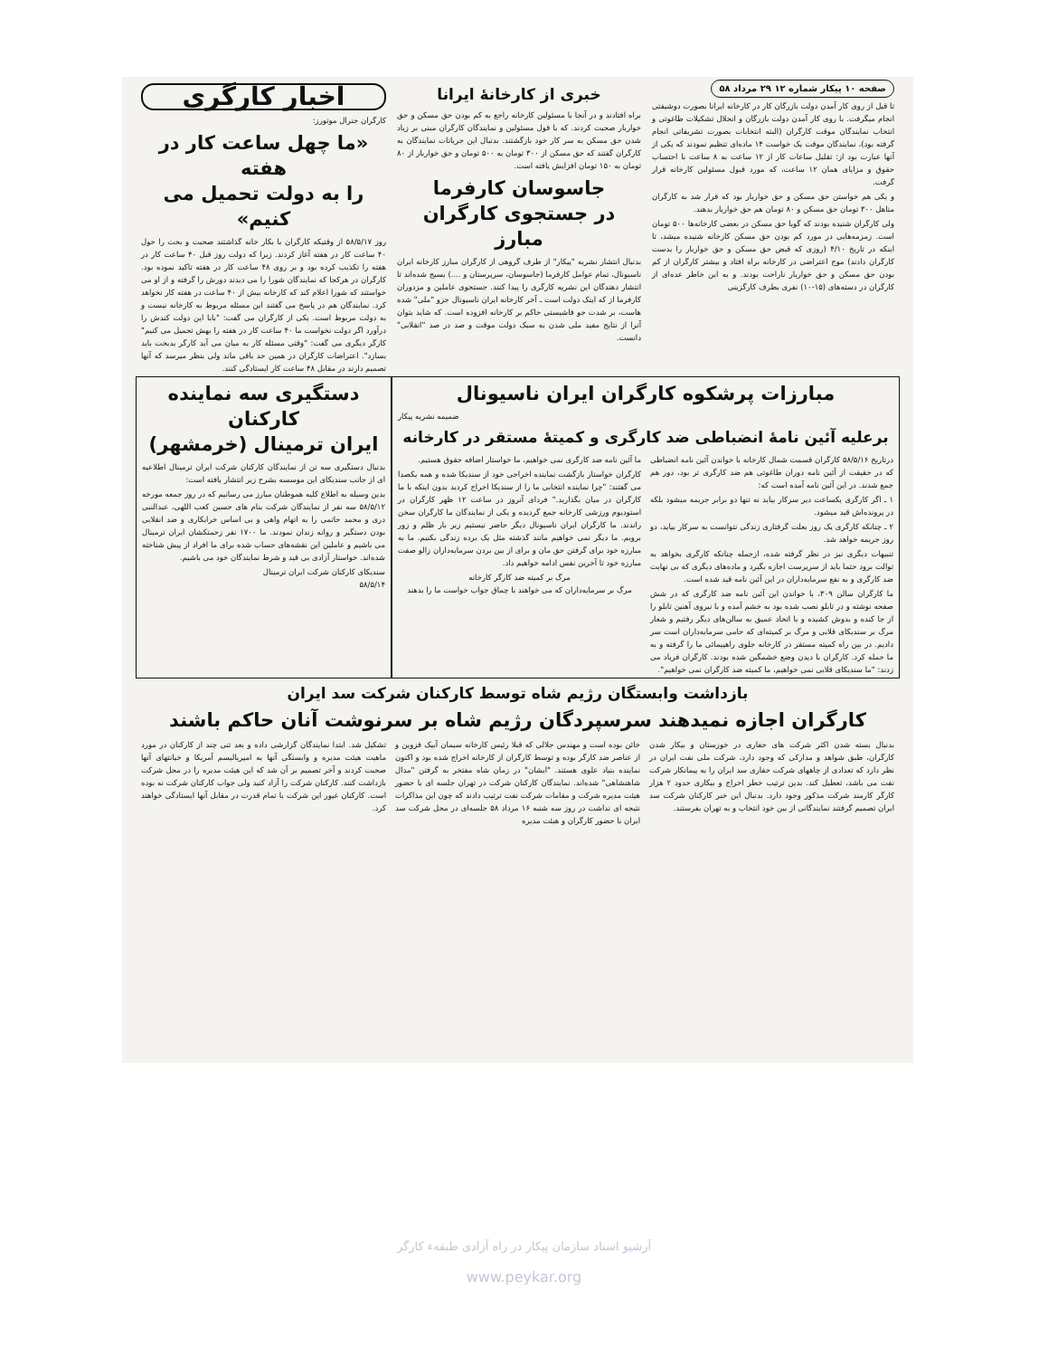صفحه ۱۰ پیکار شماره ۱۲ ۲۹ مرداد ۵۸
تا قبل از روی کار آمدن دولت بازرگان کار در کارخانه ایرانا بصورت دوشیفتی انجام میگرفت. با روی کار آمدن دولت بازرگان و انحلال تشکیلات طاغوتی و انتخاب نمایندگان موقت کارگران (البته انتخابات بصورت تشریفاتی انجام گرفته بود)، نمایندگان موقت یک خواست ۱۴ ماده‌ای تنظیم نمودند که یکی از آنها عبارت بود از: تقلیل ساعات کار از ۱۲ ساعت به ۸ ساعت با احتساب حقوق و مزایای همان ۱۲ ساعت، که مورد قبول مسئولین کارخانه قرار گرفت.
و یکی هم خواستن حق مسکن و حق خواربار بود که قرار شد به کارگران متاهل ۳۰۰ تومان حق مسکن و ۸۰ تومان هم حق خواربار بدهند.
ولی کارگران شنیده بودند که گویا حق مسکن در بعضی کارخانه‌ها ۵۰۰ تومان است. زمزمه‌هایی در مورد کم بودن حق مسکن کارخانه شنیده میشد، تا اینکه در تاریخ ۴/۱۰ (روزی که قبض حق مسکن و حق خواربار را بدست کارگران دادند) موج اعتراضی در کارخانه براه افتاد و بیشتر کارگران از کم بودن حق مسکن و حق خواربار ناراحت بودند. و به این خاطر عده‌ای از کارگران در دسته‌های (۱۵-۱۰) نفری بطرف کارگزینی
خبری از کارخانهٔ ایرانا
براه افتادند و در آنجا با مسئولین کارخانه راجع به کم بودن حق مسکن و حق خواربار صحبت کردند. که با قول مسئولین و نمایندگان کارگران مبنی بر زیاد شدن حق مسکن به سر کار خود بازگشتند. بدنبال این جریانات نمایندگان به کارگران گفتند که حق مسکن از ۳۰۰ تومان به ۵۰۰ تومان و حق خواربار از ۸۰ تومان به ۱۵۰ تومان افزایش یافته است.
جاسوسان کارفرما
در جستجوی کارگران مبارز
بدنبال انتشار نشریه "پیکار" از طرف گروهی از کارگران مبارز کارخانه ایران ناسیونال، تمام عوامل کارفرما (جاسوسان، سرپرستان و ....) بسیج شده‌اند تا انتشار دهندگان این نشریه کارگری را پیدا کنند. جستجوی عاملین و مزدوران کارفرما از که اینک دولت است ـ آخر کارخانه ایران ناسیونال جزو "ملی" شده هاست، بر شدت جو فاشیستی حاکم بر کارخانه افزوده است. که شاید بتوان آنرا از نتایج مفید ملی شدن به سبک دولت موقت و صد در صد "انقلابی" دانست.
اخبار کارگری
کارگران جنرال موتورز:
«ما چهل ساعت کار در هفته
را به دولت تحمیل می کنیم»
روز ۵۸/۵/۱۷ از وقتیکه کارگران با بکار خانه گذاشتند صحبت و بحث را حول ۴۰ ساعت کار در هفته آغاز کردند. زیرا که دولت روز قبل ۴۰ ساعت کار در هفته را تکذیب کرده بود و بر روی ۴۸ ساعت کار در هفته تاکید نموده بود. کارگران در هرکجا که نمایندگان شورا را می دیدند دورش را گرفته و از او می خواستند که شورا اعلام کند که کارخانه بیش از ۴۰ ساعت در هفته کار نخواهد کرد. نمایندگان هم در پاسخ می گفتند این مسئله مربوط به کارخانه نیست و به دولت مربوط است. یکی از کارگران می گفت: "بابا این دولت کندش را درآورد اگر دولت نخواست ما ۴۰ ساعت کار در هفته را بهش تحمیل می کنیم" کارگر دیگری می گفت: "وقتی مسئله کار به میان می آید کارگر بدبخت باید بسازد". اعتراضات کارگران در همین حد باقی ماند ولی بنظر میرسد که آنها تصمیم دارند در مقابل ۴۸ ساعت کار ایستادگی کنند.
مبارزات پرشکوه کارگران ایران ناسیونال
ضمیمه نشریه پیکار
برعلیه آئین نامهٔ انضباطی ضد کارگری و کمیتهٔ مستقر در کارخانه
درتاریخ ۵۸/۵/۱۶ کارگران قسمت شمال کارخانه با خواندن آئین نامه انضباطی که در حقیقت از آئین نامه دوران طاغوتی هم ضد کارگری تر بود، دور هم جمع شدند. در این آئین نامه آمده است که:
۱ ـ اگر کارگری یکساعت دیر سرکار بیاید نه تنها دو برابر جریمه میشود بلکه در پرونده‌اش قید میشود.
۲ ـ چنانکه کارگری یک روز بعلت گرفتاری زندگی نتوانست به سرکار بیاید، دو روز جریمه خواهد شد.
تنبیهات دیگری نیز در نظر گرفته شده، ازجمله چنانکه کارگری بخواهد به توالت برود حتما باید از سرپرست اجازه بگیرد و ماده‌های دیگری که بی نهایت ضد کارگری و به نفع سرمایه‌داران در این آئین نامه قید شده است.
ما کارگران سالن ۳۰۹، با خواندن این آئین نامه ضد کارگری که در شش صفحه نوشته و در تابلو نصب شده بود به خشم آمده و با نیروی آهنین تابلو را از جا کنده و بدوش کشیده و با اتحاد عمیق به سالن‌های دیگر رفتیم و شعار مرگ بر سندیکای قلابی و مرگ بر کمیته‌ای که حامی سرمایه‌داران است سر دادیم. در بین راه کمیته مستقر در کارخانه جلوی راهپیمائی ما را گرفته و به ما حمله کرد. کارگران با دیدن وضع خشمگین شده بودند. کارگران فریاد می زدند: "ما سندیکای قلابی نمی خواهیم، ما کمیته ضد کارگران نمی خواهیم".
ما آئین نامه ضد کارگری نمی خواهیم، ما خواستار اضافه حقوق هستیم.
کارگران خواستار بازگشت نماینده اخراجی خود از سندیکا شده و همه یکصدا می گفتند: "چرا نماینده انتخابی ما را از سندیکا اخراج کردید بدون اینکه با ما کارگران در میان بگذارید." فردای آنروز در ساعت ۱۲ ظهر کارگران در استودیوم ورزشی کارخانه جمع گردیده و یکی از نمایندگان ما کارگران سخن راندند. ما کارگران ایران ناسیونال دیگر حاضر نیستیم زیر بار ظلم و زور برویم. ما دیگر نمی خواهیم مانند گذشته مثل یک برده زندگی بکنیم. ما به مبارزه خود برای گرفتن حق مان و برای از بین بردن سرمایه‌داران زالو صفت مبارزه خود تا آخرین نفس ادامه خواهیم داد.
مرگ بر کمیته ضد کارگر کارخانه
مرگ بر سرمایه‌داران که می خواهند با چماق جواب خواست ما را بدهند
دستگیری سه نماینده کارکنان
ایران ترمینال (خرمشهر)
بدنبال دستگیری سه تن از نمایندگان کارکنان شرکت ایران ترمینال اطلاعیه ای از جانب سندیکای این موسسه بشرح زیر انتشار یافته است:
بدین وسیله به اطلاع کلیه هموطنان مبارز می رسانیم که در روز جمعه مورخه ۵۸/۵/۱۲ سه نفر از نمایندگان شرکت بنام های حسین کعب اللهی، عبدالنبی دری و محمد حاتمی را به اتهام واهی و بی اساس خرابکاری و ضد انقلابی بودن دستگیر و روانه زندان نمودند. ما ۱۷۰۰ نفر زحمتکشان ایران ترمینال می باشیم و عاملین این نقشه‌های حساب شده برای ما افراد از پیش شناخته شده‌اند. خواستار آزادی بی قید و شرط نمایندگان خود می باشیم.
سندیکای کارکنان شرکت ایران ترمینال
۵۸/۵/۱۴
بازداشت وابستگان رژیم شاه توسط کارکنان شرکت سد ایران
کارگران اجازه نمیدهند سرسپردگان رژیم شاه بر سرنوشت آنان حاکم باشند
بدنبال بسته شدن اکثر شرکت های حفاری در خوزستان و بیکار شدن کارگران، طبق شواهد و مدارکی که وجود دارد، شرکت ملی نفت ایران در نظر دارد که تعدادی از چاههای شرکت حفاری سد ایران را به پیمانکار شرکت نفت می باشد، تعطیل کند. بدین ترتیب خطر اخراج و بیکاری حدود ۲ هزار کارگر کارمند شرکت مذکور وجود دارد. بدنبال این خبر کارکنان شرکت سد ایران تصمیم گرفتند نمایندگانی از بین خود انتخاب و به تهران بفرستند.
خائن بوده است و مهندس جلالی که قبلا رئیس کارخانه سیمان آبیک قزوین و از عناصر ضد کارگر بوده و توسط کارگران از کارخانه اخراج شده بود و اکنون نماینده بنیاد علوی هستند. "ایشان" در زمان شاه مفتخر به گرفتن "مدال شاهنشاهی" شده‌اند. نمایندگان کارکنان شرکت در تهران جلسه ای با حضور هیئت مدیره شرکت و مقامات شرکت نفت ترتیب دادند که چون این مذاکرات نتیجه ای نداشت در روز سه شنبه ۱۶ مرداد ۵۸ جلسه‌ای در محل شرکت سد ایران با حضور کارگران و هیئت مدیره
تشکیل شد. ابتدا نمایندگان گزارشی داده و بعد تنی چند از کارکنان در مورد ماهیت هیئت مدیره و وابستگی آنها به امپریالیسم آمریکا و خیانتهای آنها صحبت کردند و آخر تصمیم بر آن شد که این هیئت مدیره را در محل شرکت بازداشت کنند. کارکنان شرکت را آزاد کنید ولی جواب کارکنان شرکت نه بوده است. کارکنان غیور این شرکت با تمام قدرت در مقابل آنها ایستادگی خواهند کرد.
آرشیو اسناد سازمان پیکار در راه آزادی طبقهء کارگر
www.peykar.org